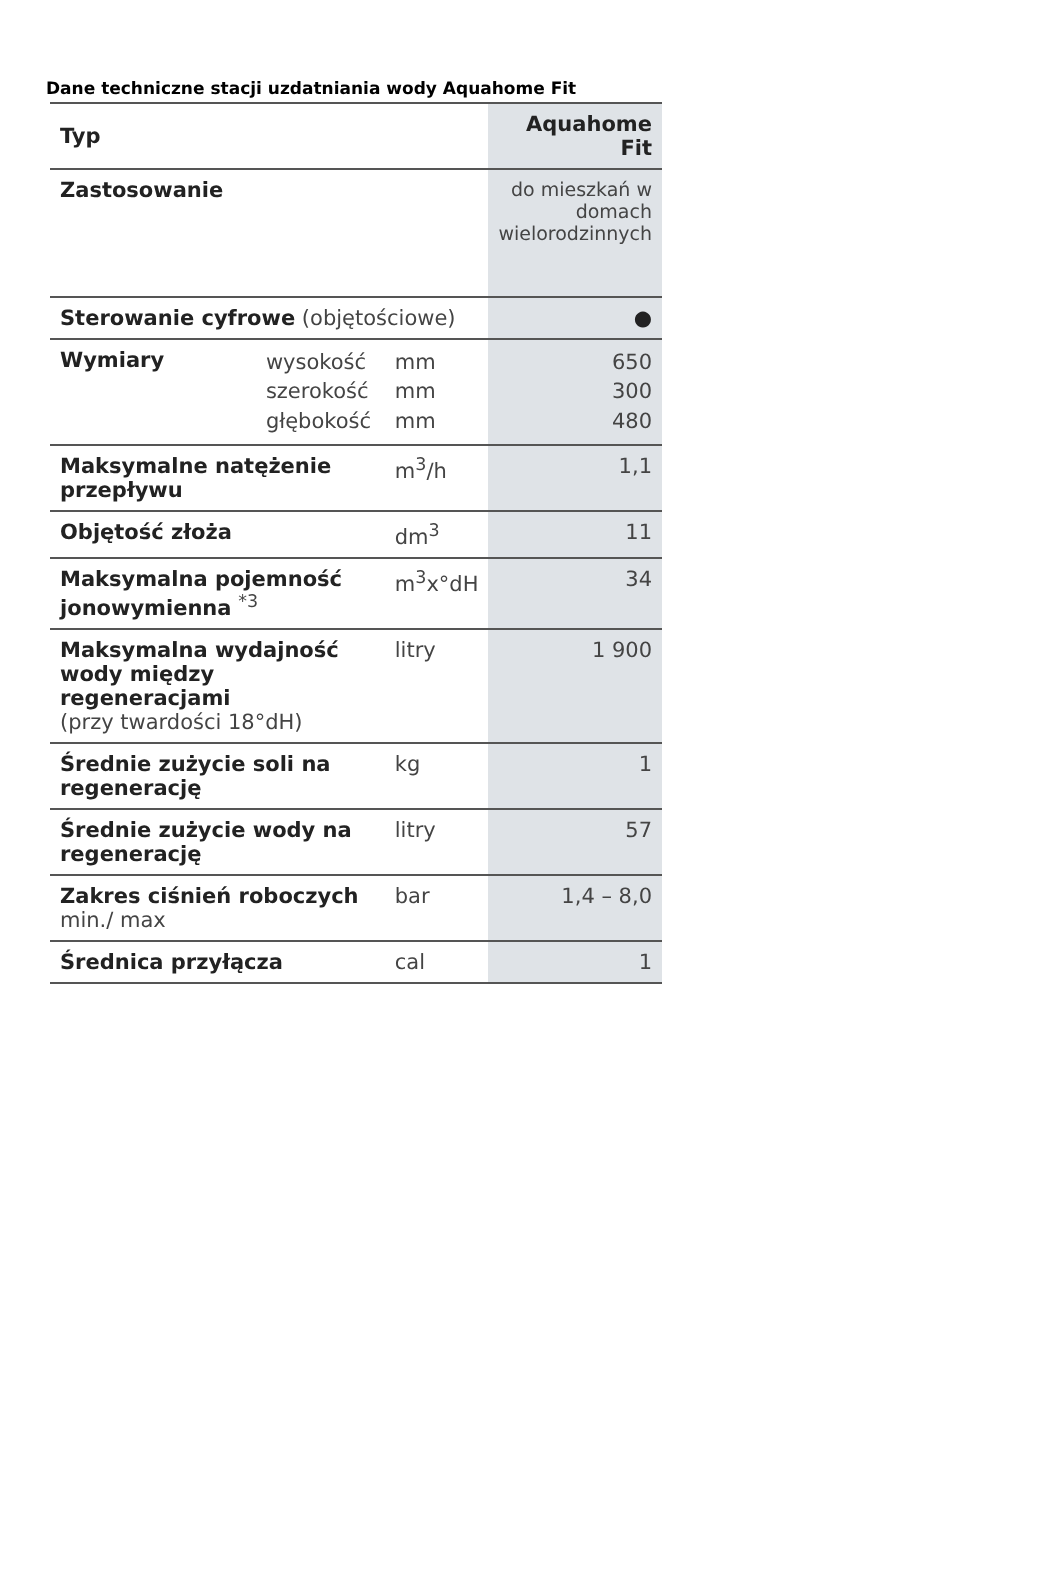Dane techniczne stacji uzdatniania wody Aquahome Fit
| Typ | | | Aquahome Fit |
| --- | --- | --- | --- |
| Zastosowanie | | | do mieszkań w domach wielorodzinnych |
| Sterowanie cyfrowe (objętościowe) | | | ● |
| Wymiary | wysokość szerokość głębokość | mm mm mm | 650 300 480 |
| Maksymalne natężenie przepływu | | m<sup>3</sup>/h | 1,1 |
| Objętość złoża | | dm<sup>3</sup> | 11 |
| Maksymalna pojemność jonowymienna <sup>*3</sup> | | m<sup>3</sup>x°dH | 34 |
| Maksymalna wydajność wody między regeneracjami (przy twardości 18°dH) | | litry | 1 900 |
| Średnie zużycie soli na regenerację | | kg | 1 |
| Średnie zużycie wody na regenerację | | litry | 57 |
| Zakres ciśnień roboczych min./ max | | bar | 1,4 – 8,0 |
| Średnica przyłącza | | cal | 1 |